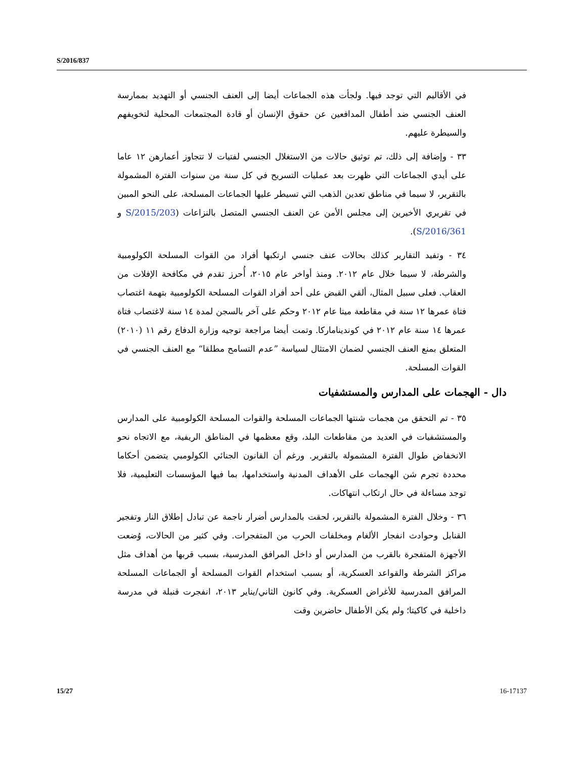S/2016/837
في الأقاليم التي توجد فيها. ولجأت هذه الجماعات أيضا إلى العنف الجنسي أو التهديد بممارسة العنف الجنسي ضد أطفال المدافعين عن حقوق الإنسان أو قادة المجتمعات المحلية لتخويفهم والسيطرة عليهم.
٣٣ - وإضافة إلى ذلك، تم توثيق حالات من الاستغلال الجنسي لفتيات لا تتجاوز أعمارهن ١٢ عاما على أيدي الجماعات التي ظهرت بعد عمليات التسريح في كل سنة من سنوات الفترة المشمولة بالتقرير، لا سيما في مناطق تعدين الذهب التي تسيطر عليها الجماعات المسلحة، على النحو المبين في تقريري الأخيرين إلى مجلس الأمن عن العنف الجنسي المتصل بالنزاعات (S/2015/203 و S/2016/361).
٣٤ - وتفيد التقارير كذلك بحالات عنف جنسي ارتكبها أفراد من القوات المسلحة الكولومبية والشرطة، لا سيما خلال عام ٢٠١٢. ومنذ أواخر عام ٢٠١٥، أُحرز تقدم في مكافحة الإفلات من العقاب. فعلى سبيل المثال، ألقي القبض على أحد أفراد القوات المسلحة الكولومبية بتهمة اغتصاب فتاة عمرها ١٢ سنة في مقاطعة ميتا عام ٢٠١٢ وحكم على آخر بالسجن لمدة ١٤ سنة لاغتصاب فتاة عمرها ١٤ سنة عام ٢٠١٢ في كونديناماركا. وتمت أيضا مراجعة توجيه وزارة الدفاع رقم ١١ (٢٠١٠) المتعلق بمنع العنف الجنسي لضمان الامتثال لسياسة ”عدم التسامح مطلقا“ مع العنف الجنسي في القوات المسلحة.
دال - الهجمات على المدارس والمستشفيات
٣٥ - تم التحقق من هجمات شنتها الجماعات المسلحة والقوات المسلحة الكولومبية على المدارس والمستشفيات في العديد من مقاطعات البلد، وقع معظمها في المناطق الريفية، مع الاتجاه نحو الانخفاض طوال الفترة المشمولة بالتقرير. ورغم أن القانون الجنائي الكولومبي يتضمن أحكاما محددة تجرم شن الهجمات على الأهداف المدنية واستخدامها، بما فيها المؤسسات التعليمية، فلا توجد مساءلة في حال ارتكاب انتهاكات.
٣٦ - وخلال الفترة المشمولة بالتقرير، لحقت بالمدارس أضرار ناجمة عن تبادل إطلاق النار وتفجير القنابل وحوادث انفجار الألغام ومخلفات الحرب من المتفجرات. وفي كثير من الحالات، وُضعت الأجهزة المتفجرة بالقرب من المدارس أو داخل المرافق المدرسية، بسبب قربها من أهداف مثل مراكز الشرطة والقواعد العسكرية، أو بسبب استخدام القوات المسلحة أو الجماعات المسلحة المرافق المدرسية للأغراض العسكرية. وفي كانون الثاني/يناير ٢٠١٣، انفجرت قنبلة في مدرسة داخلية في كاكيتا؛ ولم يكن الأطفال حاضرين وقت
15/27 16-17137